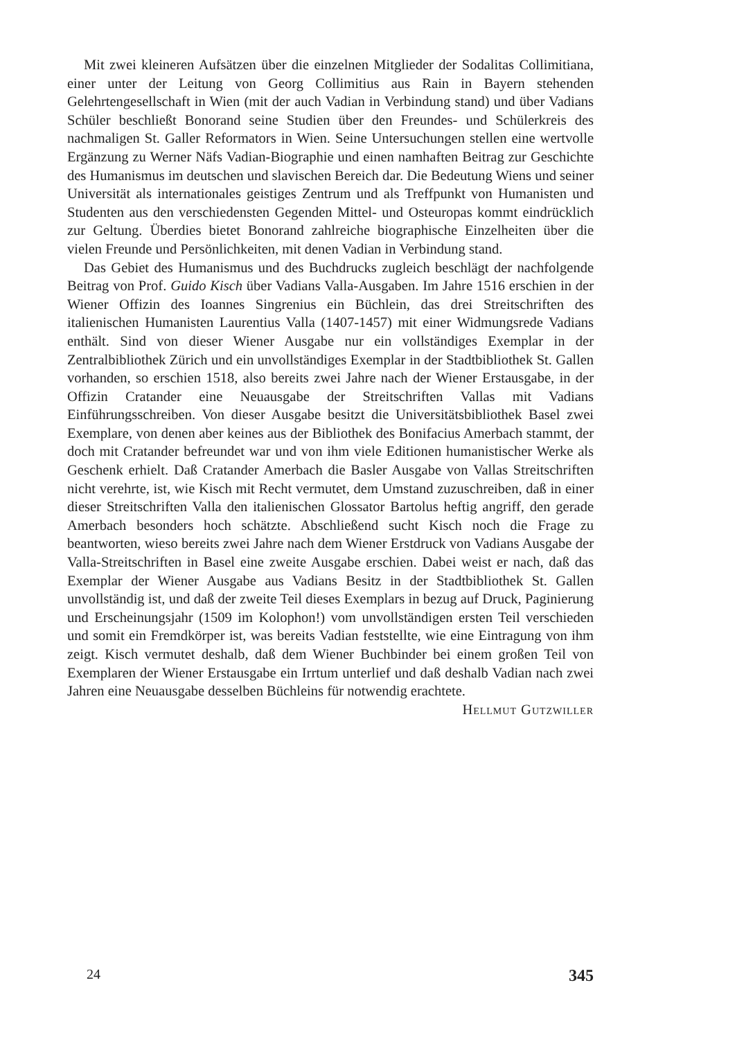Mit zwei kleineren Aufsätzen über die einzelnen Mitglieder der Sodalitas Collimitiana, einer unter der Leitung von Georg Collimitius aus Rain in Bayern stehenden Gelehrtengesellschaft in Wien (mit der auch Vadian in Verbindung stand) und über Vadians Schüler beschließt Bonorand seine Studien über den Freundes- und Schülerkreis des nachmaligen St. Galler Reformators in Wien. Seine Untersuchungen stellen eine wertvolle Ergänzung zu Werner Näfs Vadian-Biographie und einen namhaften Beitrag zur Geschichte des Humanismus im deutschen und slavischen Bereich dar. Die Bedeutung Wiens und seiner Universität als internationales geistiges Zentrum und als Treffpunkt von Humanisten und Studenten aus den verschiedensten Gegenden Mittel- und Osteuropas kommt eindrücklich zur Geltung. Überdies bietet Bonorand zahlreiche biographische Einzelheiten über die vielen Freunde und Persönlichkeiten, mit denen Vadian in Verbindung stand.
Das Gebiet des Humanismus und des Buchdrucks zugleich beschlägt der nachfolgende Beitrag von Prof. Guido Kisch über Vadians Valla-Ausgaben. Im Jahre 1516 erschien in der Wiener Offizin des Ioannes Singrenius ein Büchlein, das drei Streitschriften des italienischen Humanisten Laurentius Valla (1407-1457) mit einer Widmungsrede Vadians enthält. Sind von dieser Wiener Ausgabe nur ein vollständiges Exemplar in der Zentralbibliothek Zürich und ein unvollständiges Exemplar in der Stadtbibliothek St. Gallen vorhanden, so erschien 1518, also bereits zwei Jahre nach der Wiener Erstausgabe, in der Offizin Cratander eine Neuausgabe der Streitschriften Vallas mit Vadians Einführungsschreiben. Von dieser Ausgabe besitzt die Universitätsbibliothek Basel zwei Exemplare, von denen aber keines aus der Bibliothek des Bonifacius Amerbach stammt, der doch mit Cratander befreundet war und von ihm viele Editionen humanistischer Werke als Geschenk erhielt. Daß Cratander Amerbach die Basler Ausgabe von Vallas Streitschriften nicht verehrte, ist, wie Kisch mit Recht vermutet, dem Umstand zuzuschreiben, daß in einer dieser Streitschriften Valla den italienischen Glossator Bartolus heftig angriff, den gerade Amerbach besonders hoch schätzte. Abschließend sucht Kisch noch die Frage zu beantworten, wieso bereits zwei Jahre nach dem Wiener Erstdruck von Vadians Ausgabe der Valla-Streitschriften in Basel eine zweite Ausgabe erschien. Dabei weist er nach, daß das Exemplar der Wiener Ausgabe aus Vadians Besitz in der Stadtbibliothek St. Gallen unvollständig ist, und daß der zweite Teil dieses Exemplars in bezug auf Druck, Paginierung und Erscheinungsjahr (1509 im Kolophon!) vom unvollständigen ersten Teil verschieden und somit ein Fremdkörper ist, was bereits Vadian feststellte, wie eine Eintragung von ihm zeigt. Kisch vermutet deshalb, daß dem Wiener Buchbinder bei einem großen Teil von Exemplaren der Wiener Erstausgabe ein Irrtum unterlief und daß deshalb Vadian nach zwei Jahren eine Neuausgabe desselben Büchleins für notwendig erachtete. Hellmut Gutzwiller
24 345